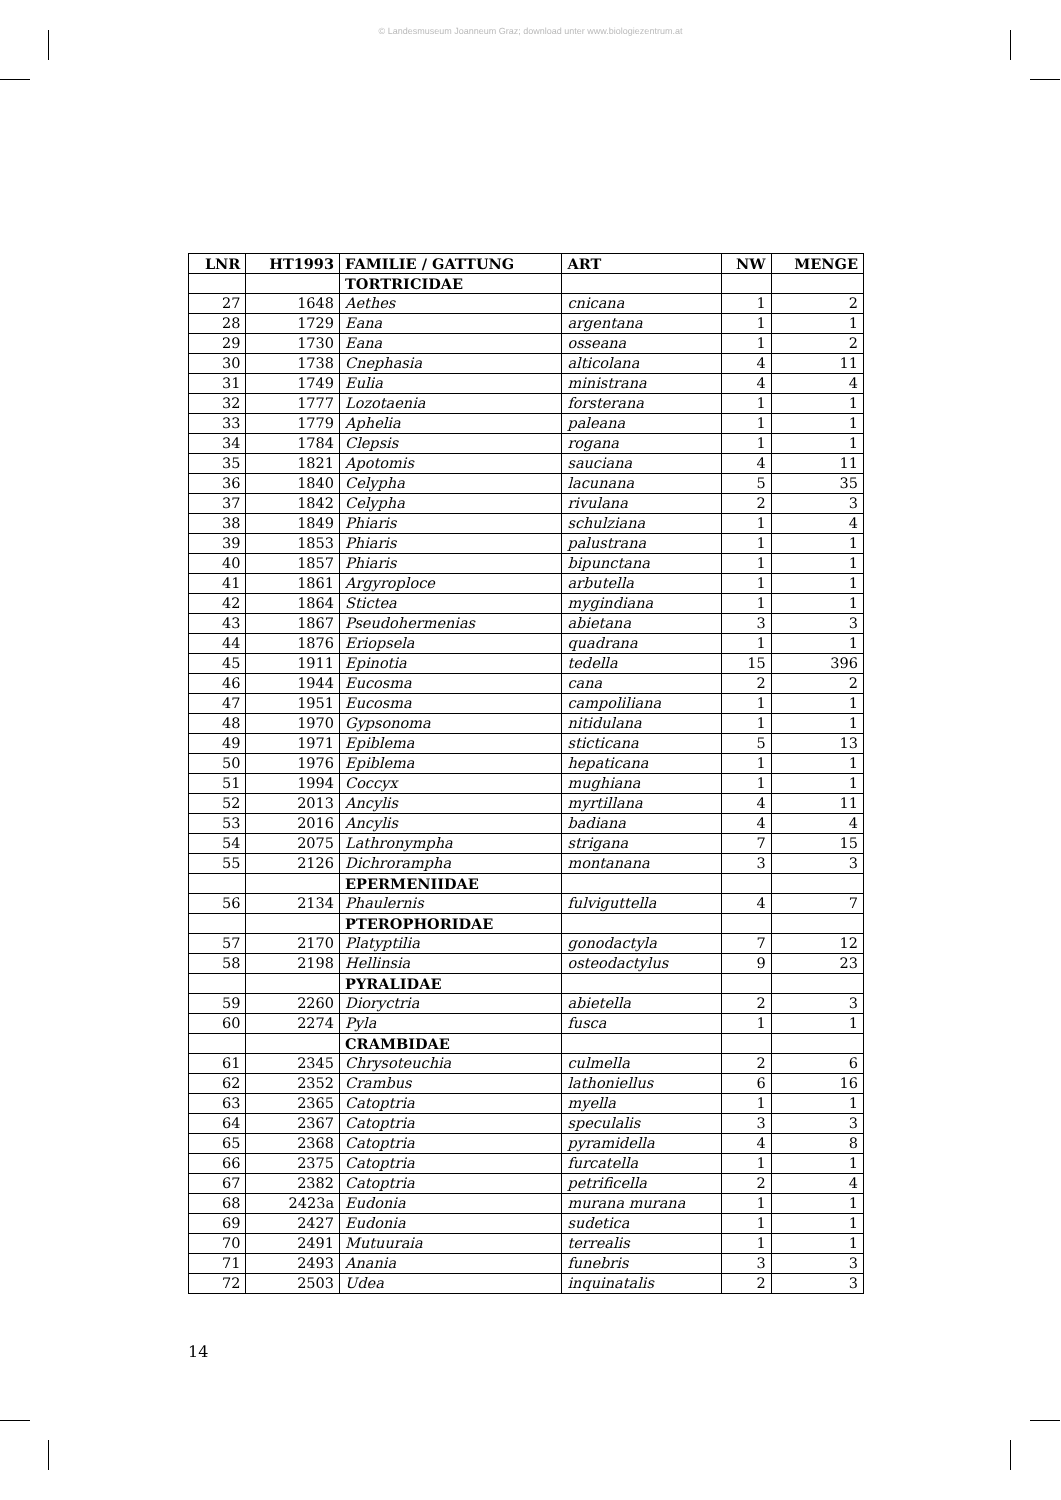© Landesmuseum Joanneum Graz; download unter www.biologiezentrum.at
| LNR | HT1993 | FAMILIE / GATTUNG | ART | NW | MENGE |
| --- | --- | --- | --- | --- | --- |
| | | TORTRICIDAE | | | |
| 27 | 1648 | Aethes | cnicana | 1 | 2 |
| 28 | 1729 | Eana | argentana | 1 | 1 |
| 29 | 1730 | Eana | osseana | 1 | 2 |
| 30 | 1738 | Cnephasia | alticolana | 4 | 11 |
| 31 | 1749 | Eulia | ministrana | 4 | 4 |
| 32 | 1777 | Lozotaenia | forsterana | 1 | 1 |
| 33 | 1779 | Aphelia | paleana | 1 | 1 |
| 34 | 1784 | Clepsis | rogana | 1 | 1 |
| 35 | 1821 | Apotomis | sauciana | 4 | 11 |
| 36 | 1840 | Celypha | lacunana | 5 | 35 |
| 37 | 1842 | Celypha | rivulana | 2 | 3 |
| 38 | 1849 | Phiaris | schulziana | 1 | 4 |
| 39 | 1853 | Phiaris | palustrana | 1 | 1 |
| 40 | 1857 | Phiaris | bipunctana | 1 | 1 |
| 41 | 1861 | Argyroploce | arbutella | 1 | 1 |
| 42 | 1864 | Stictea | mygindiana | 1 | 1 |
| 43 | 1867 | Pseudohermenias | abietana | 3 | 3 |
| 44 | 1876 | Eriopsela | quadrana | 1 | 1 |
| 45 | 1911 | Epinotia | tedella | 15 | 396 |
| 46 | 1944 | Eucosma | cana | 2 | 2 |
| 47 | 1951 | Eucosma | campoliliana | 1 | 1 |
| 48 | 1970 | Gypsonoma | nitidulana | 1 | 1 |
| 49 | 1971 | Epiblema | sticticana | 5 | 13 |
| 50 | 1976 | Epiblema | hepaticana | 1 | 1 |
| 51 | 1994 | Coccyx | mughiana | 1 | 1 |
| 52 | 2013 | Ancylis | myrtillana | 4 | 11 |
| 53 | 2016 | Ancylis | badiana | 4 | 4 |
| 54 | 2075 | Lathronympha | strigana | 7 | 15 |
| 55 | 2126 | Dichrorampha | montanana | 3 | 3 |
| | | EPERMENIIDAE | | | |
| 56 | 2134 | Phaulernis | fulviguttella | 4 | 7 |
| | | PTEROPHORIDAE | | | |
| 57 | 2170 | Platyptilia | gonodactyla | 7 | 12 |
| 58 | 2198 | Hellinsia | osteodactylus | 9 | 23 |
| | | PYRALIDAE | | | |
| 59 | 2260 | Dioryctria | abietella | 2 | 3 |
| 60 | 2274 | Pyla | fusca | 1 | 1 |
| | | CRAMBIDAE | | | |
| 61 | 2345 | Chrysoteuchia | culmella | 2 | 6 |
| 62 | 2352 | Crambus | lathoniellus | 6 | 16 |
| 63 | 2365 | Catoptria | myella | 1 | 1 |
| 64 | 2367 | Catoptria | speculalis | 3 | 3 |
| 65 | 2368 | Catoptria | pyramidella | 4 | 8 |
| 66 | 2375 | Catoptria | furcatella | 1 | 1 |
| 67 | 2382 | Catoptria | petrificella | 2 | 4 |
| 68 | 2423a | Eudonia | murana murana | 1 | 1 |
| 69 | 2427 | Eudonia | sudetica | 1 | 1 |
| 70 | 2491 | Mutuuraia | terrealis | 1 | 1 |
| 71 | 2493 | Anania | funebris | 3 | 3 |
| 72 | 2503 | Udea | inquinatalis | 2 | 3 |
14